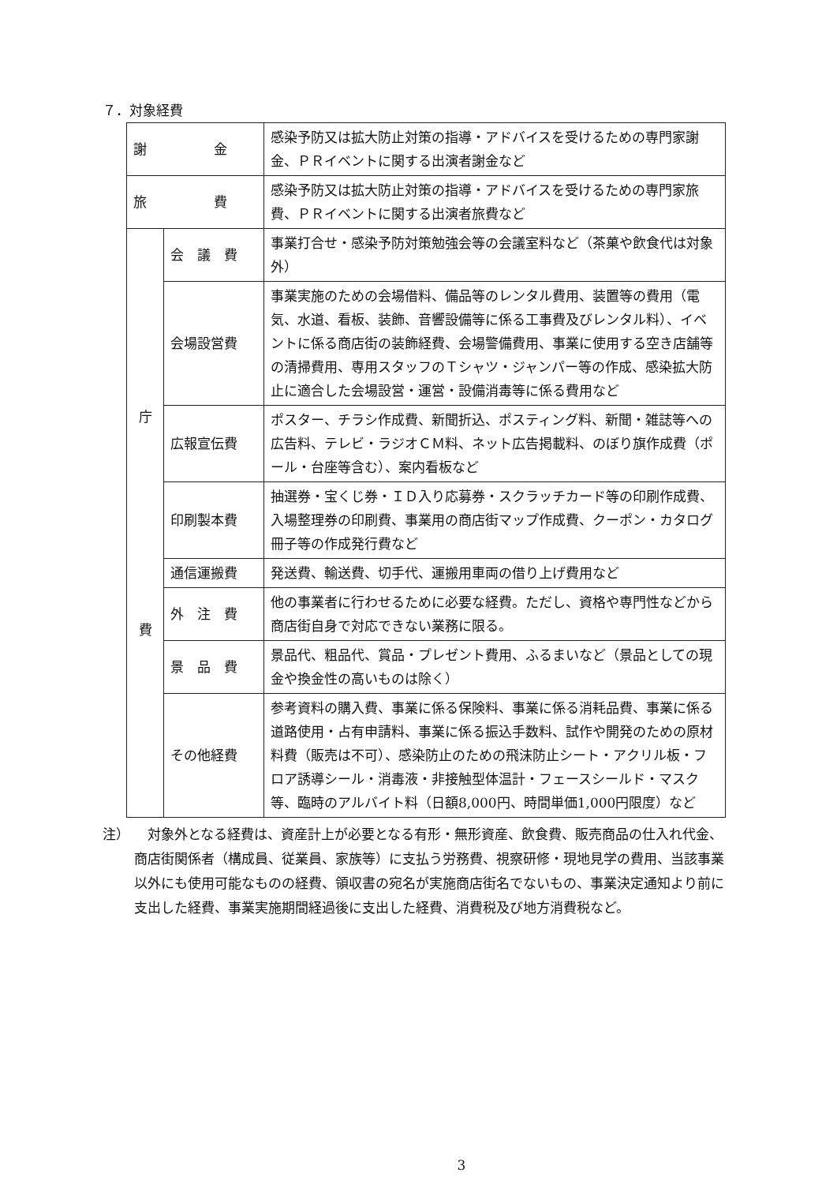７．対象経費
| 謝 金 | | 感染予防又は拡大防止対策の指導・アドバイスを受けるための専門家謝金、ＰＲイベントに関する出演者謝金など |
| 旅 費 | | 感染予防又は拡大防止対策の指導・アドバイスを受けるための専門家旅費、ＰＲイベントに関する出演者旅費など |
| 庁 費 | 会 議 費 | 事業打合せ・感染予防対策勉強会等の会議室料など（茶菓や飲食代は対象外） |
| | 会場設営費 | 事業実施のための会場借料、備品等のレンタル費用、装置等の費用（電気、水道、看板、装飾、音響設備等に係る工事費及びレンタル料）、イベントに係る商店街の装飾経費、会場警備費用、事業に使用する空き店舗等の清掃費用、専用スタッフのＴシャツ・ジャンパー等の作成、感染拡大防止に適合した会場設営・運営・設備消毒等に係る費用など |
| | 広報宣伝費 | ポスター、チラシ作成費、新聞折込、ポスティング料、新聞・雑誌等への広告料、テレビ・ラジオＣＭ料、ネット広告掲載料、のぼり旗作成費（ポール・台座等含む）、案内看板など |
| | 印刷製本費 | 抽選券・宝くじ券・ＩＤ入り応募券・スクラッチカード等の印刷作成費、入場整理券の印刷費、事業用の商店街マップ作成費、クーポン・カタログ冊子等の作成発行費など |
| | 通信運搬費 | 発送費、輸送費、切手代、運搬用車両の借り上げ費用など |
| | 外 注 費 | 他の事業者に行わせるために必要な経費。ただし、資格や専門性などから商店街自身で対応できない業務に限る。 |
| | 景 品 費 | 景品代、粗品代、賞品・プレゼント費用、ふるまいなど（景品としての現金や換金性の高いものは除く） |
| | その他経費 | 参考資料の購入費、事業に係る保険料、事業に係る消耗品費、事業に係る道路使用・占有申請料、事業に係る振込手数料、試作や開発のための原材料費（販売は不可）、感染防止のための飛沫防止シート・アクリル板・フロア誘導シール・消毒液・非接触型体温計・フェースシールド・マスク等、臨時のアルバイト料（日額8,000円、時間単価1,000円限度）など |
注） 　対象外となる経費は、資産計上が必要となる有形・無形資産、飲食費、販売商品の仕入れ代金、商店街関係者（構成員、従業員、家族等）に支払う労務費、視察研修・現地見学の費用、当該事業以外にも使用可能なものの経費、領収書の宛名が実施商店街名でないもの、事業決定通知より前に支出した経費、事業実施期間経過後に支出した経費、消費税及び地方消費税など。
3